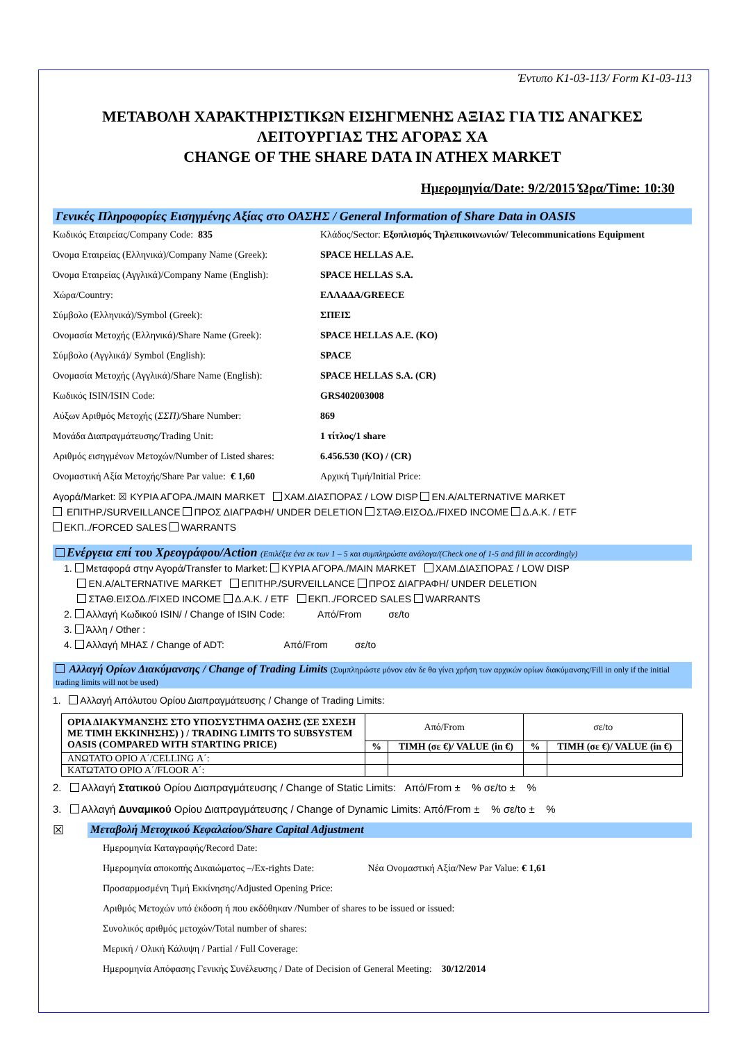Έντυπο K1-03-113/ Form K1-03-113
ΜΕΤΑΒΟΛΗ ΧΑΡΑΚΤΗΡΙΣΤΙΚΩΝ ΕΙΣΗΓΜΕΝΗΣ ΑΞΙΑΣ ΓΙΑ ΤΙΣ ΑΝΑΓΚΕΣ ΛΕΙΤΟΥΡΓΙΑΣ ΤΗΣ ΑΓΟΡΑΣ ΧΑ
CHANGE OF THE SHARE DATA IN ATHEX MARKET
Ημερομηνία/Date: 9/2/2015 Ώρα/Time: 10:30
Γενικές Πληροφορίες Εισηγμένης Αξίας στο ΟΑΣΗΣ / General Information of Share Data in OASIS
Κωδικός Εταιρείας/Company Code: 835 Κλάδος/Sector: Εξοπλισμός Τηλεπικοινωνιών/ Telecommunications Equipment
Όνομα Εταιρείας (Ελληνικά)/Company Name (Greek): SPACE HELLAS A.E.
Όνομα Εταιρείας (Αγγλικά)/Company Name (English): SPACE HELLAS S.A.
Χώρα/Country: ΕΛΛΑΔΑ/GREECE
Σύμβολο (Ελληνικά)/Symbol (Greek): ΣΠΕΙΣ
Ονομασία Μετοχής (Ελληνικά)/Share Name (Greek): SPACE HELLAS A.E. (KO)
Σύμβολο (Αγγλικά)/ Symbol (English): SPACE
Ονομασία Μετοχής (Αγγλικά)/Share Name (English): SPACE HELLAS S.A. (CR)
Κωδικός ISIN/ISIN Code: GRS402003008
Αύξων Αριθμός Μετοχής (ΣΣΠ)/Share Number: 869
Μονάδα Διαπραγμάτευσης/Trading Unit: 1 τίτλος/1 share
Αριθμός εισηγμένων Μετοχών/Number of Listed shares: 6.456.530 (KO) / (CR)
Ονομαστική Αξία Μετοχής/Share Par value: € 1,60 Αρχική Τιμή/Initial Price:
Αγορά/Market: ☒ ΚΥΡΙΑ ΑΓΟΡΑ./MAIN MARKET ΧΑΜ.ΔΙΑΣΠΟΡΑΣ / LOW DISP EN.A/ALTERNATIVE MARKET
ΕΠΙΤΗΡ./SURVEILLANCE ΠΡΟΣ ΔΙΑΓΡΑΦΗ/ UNDER DELETION ΣΤΑΘ.ΕΙΣΟΔ./FIXED INCOME Δ.Α.Κ. / ETF
ΕΚΠ../FORCED SALES WARRANTS
Ενέργεια επί του Χρεογράφου/Action (Επιλέξτε ένα εκ των 1 – 5 και συμπληρώστε ανάλογα/(Check one of 1-5 and fill in accordingly)
1. Μεταφορά στην Αγορά/Transfer to Market: ΚΥΡΙΑ ΑΓΟΡΑ./MAIN MARKET ΧΑΜ.ΔΙΑΣΠΟΡΑΣ / LOW DISP
EN.A/ALTERNATIVE MARKET ΕΠΙΤΗΡ./SURVEILLANCE ΠΡΟΣ ΔΙΑΓΡΑΦΗ/ UNDER DELETION
ΣΤΑΘ.ΕΙΣΟΔ./FIXED INCOME Δ.Α.Κ. / ETF ΕΚΠ../FORCED SALES WARRANTS
2. Αλλαγή Κωδικού ISIN/ / Change of ISIN Code: Από/From σε/to
3. Άλλη / Other :
4. Αλλαγή ΜΗΑΣ / Change of ADT: Από/From σε/to
Αλλαγή Ορίων Διακύμανσης / Change of Trading Limits (Συμπληρώστε μόνον εάν δε θα γίνει χρήση των αρχικών ορίων διακύμανσης/Fill in only if the initial trading limits will not be used)
1. Αλλαγή Απόλυτου Ορίου Διαπραγμάτευσης / Change of Trading Limits:
| ΟΡΙΑ ΔΙΑΚΥΜΑΝΣΗΣ ΣΤΟ ΥΠΟΣΥΣΤΗΜΑ ΟΑΣΗΣ (ΣΕ ΣΧΕΣΗ ΜΕ ΤΙΜΗ ΕΚΚΙΝΗΣΗΣ) ) / TRADING LIMITS TO SUBSYSTEM OASIS (COMPARED WITH STARTING PRICE) | Από/From | | σε/to | |
| | % | TIMH (σε €)/ VALUE (in €) | % | TIMH (σε €)/ VALUE (in €) |
| ΑΝΩΤΑΤΟ ΟΡΙΟ Α΄/CELLING Α΄: | | | | |
| ΚΑΤΩΤΑΤΟ ΟΡΙΟ Α΄/FLOOR Α΄: | | | | |
2. Αλλαγή Στατικού Ορίου Διαπραγμάτευσης / Change of Static Limits: Από/From ± % σε/to ± %
3. Αλλαγή Δυναμικού Ορίου Διαπραγμάτευσης / Change of Dynamic Limits: Από/From ± % σε/to ± %
☒ Μεταβολή Μετοχικού Κεφαλαίου/Share Capital Adjustment
Ημερομηνία Καταγραφής/Record Date:
Ημερομηνία αποκοπής Δικαιώματος –/Ex-rights Date: Νέα Ονομαστική Αξία/New Par Value: € 1,61
Προσαρμοσμένη Τιμή Εκκίνησης/Adjusted Opening Price:
Αριθμός Μετοχών υπό έκδοση ή που εκδόθηκαν /Number of shares to be issued or issued:
Συνολικός αριθμός μετοχών/Total number of shares:
Μερική / Ολική Κάλυψη / Partial / Full Coverage:
Ημερομηνία Απόφασης Γενικής Συνέλευσης / Date of Decision of General Meeting: 30/12/2014